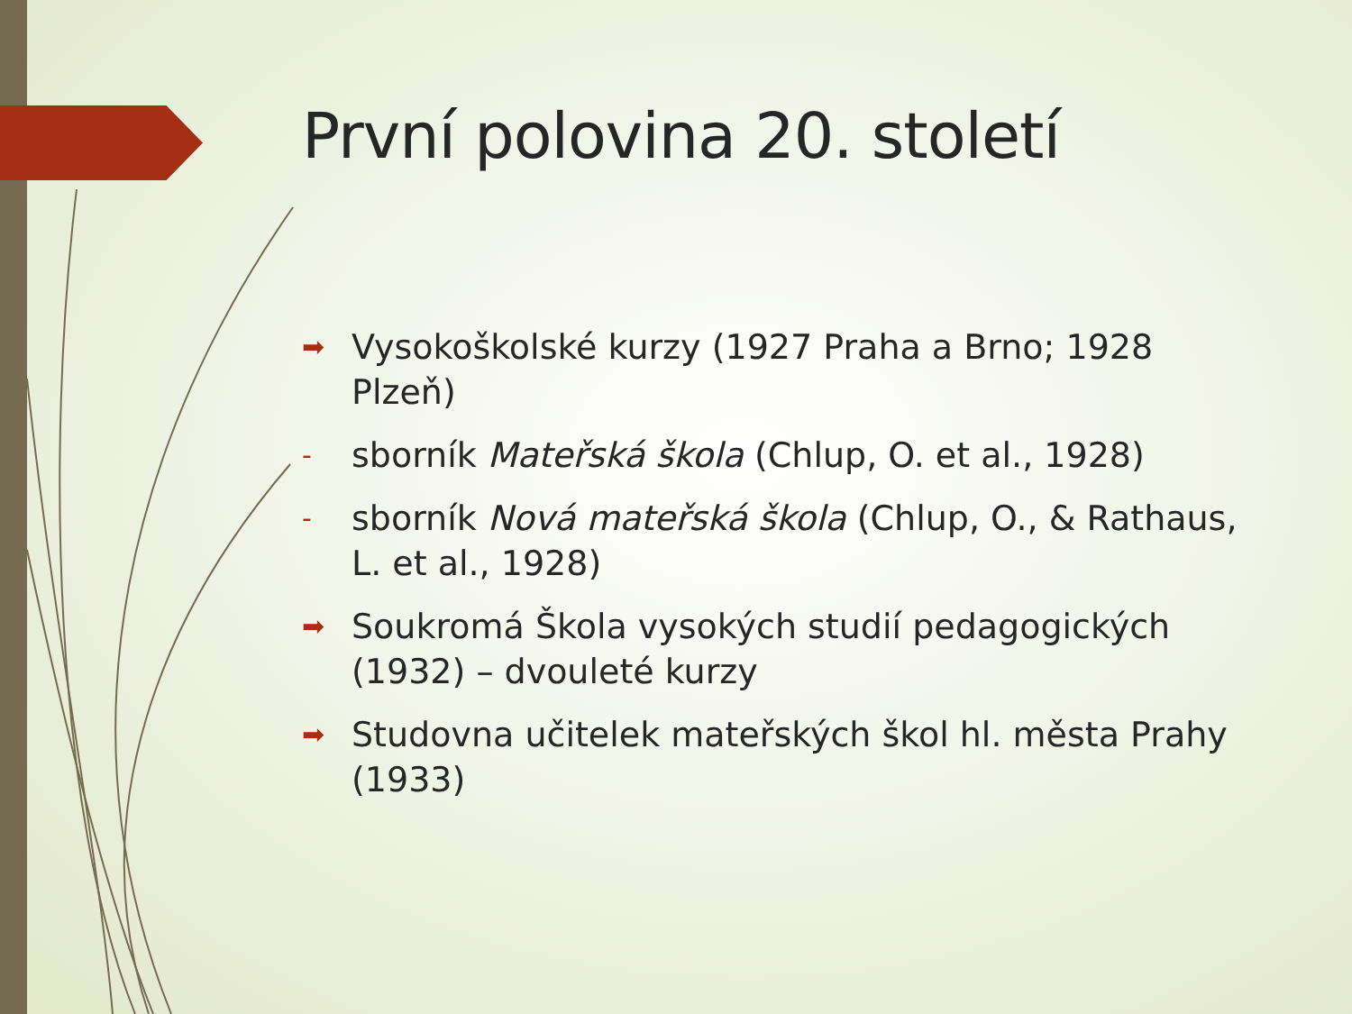První polovina 20. století
➡ Vysokoškolské kurzy (1927 Praha a Brno; 1928 Plzeň)
- sborník Mateřská škola (Chlup, O. et al., 1928)
- sborník Nová mateřská škola (Chlup, O., & Rathaus, L. et al., 1928)
➡ Soukromá Škola vysokých studií pedagogických (1932) – dvouleté kurzy
➡ Studovna učitelek mateřských škol hl. města Prahy (1933)